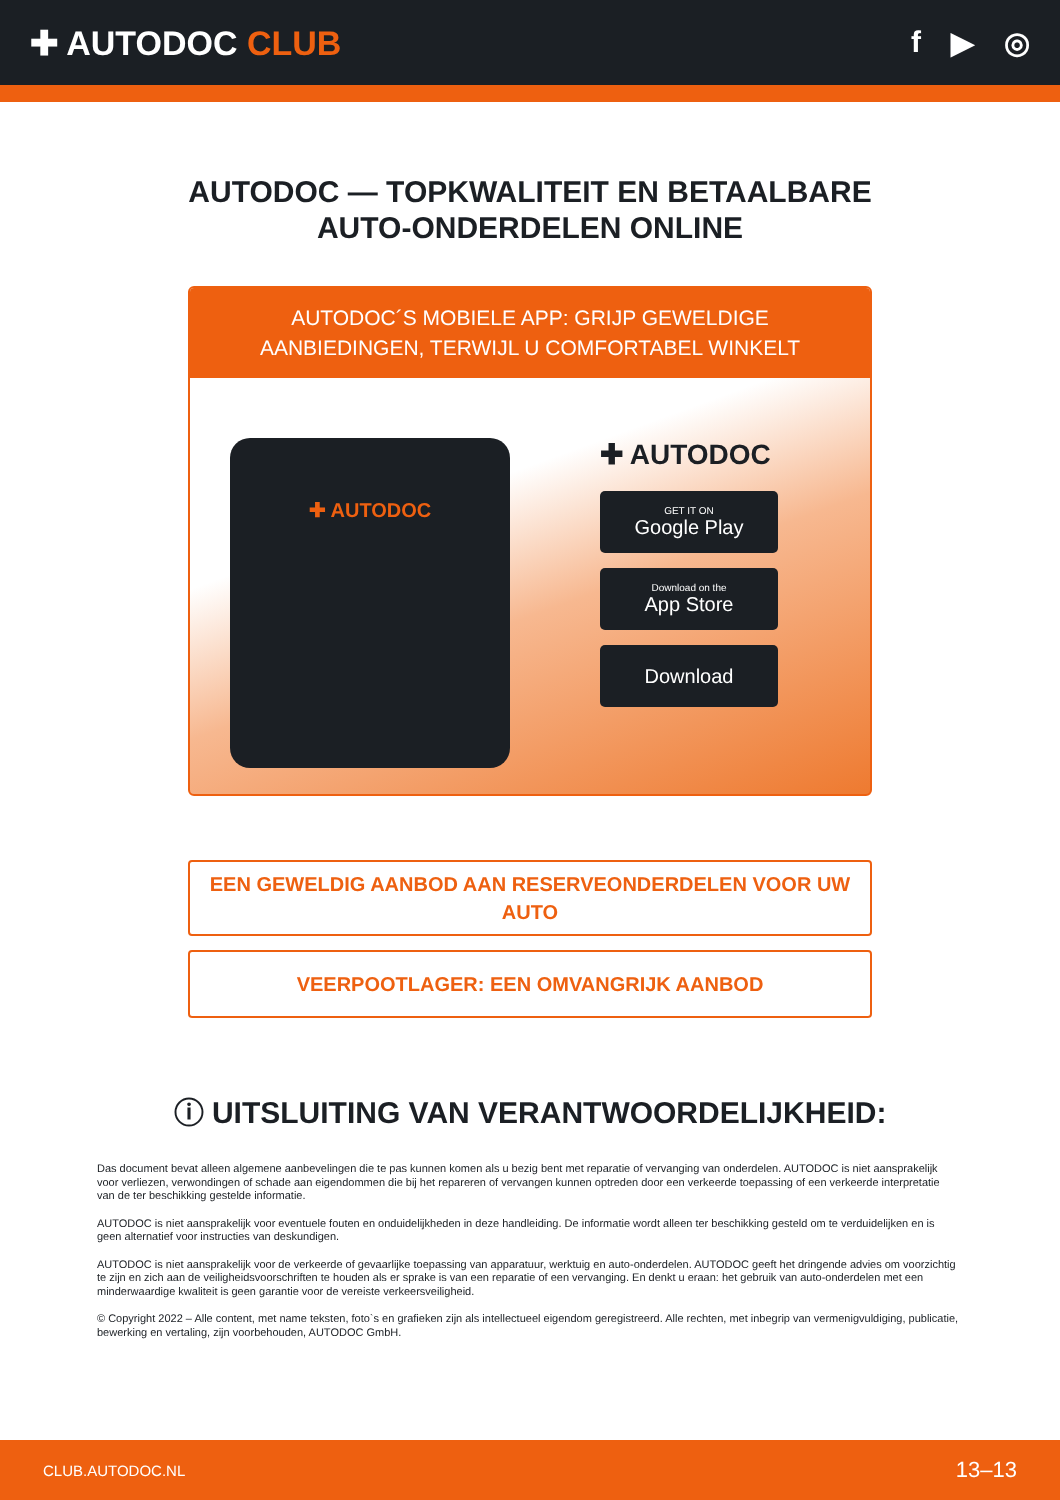✚ AUTODOC CLUB f ▶ ◎
AUTODOC — TOPKWALITEIT EN BETAALBARE AUTO-ONDERDELEN ONLINE
AUTODOC´S MOBIELE APP: GRIJP GEWELDIGE AANBIEDINGEN, TERWIJL U COMFORTABEL WINKELT
✚ AUTODOC
✚ AUTODOC
GET IT ON
Google Play
Download on the
App Store
Download
EEN GEWELDIG AANBOD AAN RESERVEONDERDELEN VOOR UW AUTO
VEERPOOTLAGER: EEN OMVANGRIJK AANBOD
ⓘ UITSLUITING VAN VERANTWOORDELIJKHEID:
Das document bevat alleen algemene aanbevelingen die te pas kunnen komen als u bezig bent met reparatie of vervanging van onderdelen. AUTODOC is niet aansprakelijk voor verliezen, verwondingen of schade aan eigendommen die bij het repareren of vervangen kunnen optreden door een verkeerde toepassing of een verkeerde interpretatie van de ter beschikking gestelde informatie.
AUTODOC is niet aansprakelijk voor eventuele fouten en onduidelijkheden in deze handleiding. De informatie wordt alleen ter beschikking gesteld om te verduidelijken en is geen alternatief voor instructies van deskundigen.
AUTODOC is niet aansprakelijk voor de verkeerde of gevaarlijke toepassing van apparatuur, werktuig en auto-onderdelen. AUTODOC geeft het dringende advies om voorzichtig te zijn en zich aan de veiligheidsvoorschriften te houden als er sprake is van een reparatie of een vervanging. En denkt u eraan: het gebruik van auto-onderdelen met een minderwaardige kwaliteit is geen garantie voor de vereiste verkeersveiligheid.
© Copyright 2022 – Alle content, met name teksten, foto`s en grafieken zijn als intellectueel eigendom geregistreerd. Alle rechten, met inbegrip van vermenigvuldiging, publicatie, bewerking en vertaling, zijn voorbehouden, AUTODOC GmbH.
CLUB.AUTODOC.NL 13–13